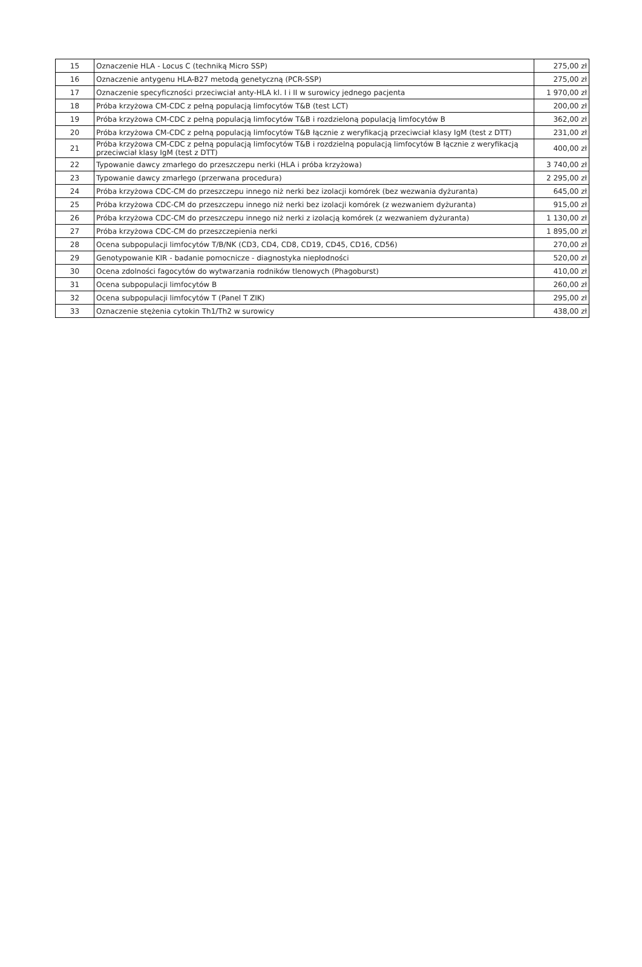| 15 | Oznaczenie HLA - Locus C (techniką Micro SSP) | 275,00 zł |
| 16 | Oznaczenie antygenu HLA-B27 metodą genetyczną (PCR-SSP) | 275,00 zł |
| 17 | Oznaczenie specyficzności przeciwciał anty-HLA kl. I i II w surowicy jednego pacjenta | 1 970,00 zł |
| 18 | Próba krzyżowa CM-CDC z pełną populacją limfocytów T&B (test LCT) | 200,00 zł |
| 19 | Próba krzyżowa CM-CDC z pełną populacją limfocytów T&B i rozdzieloną populacją limfocytów B | 362,00 zł |
| 20 | Próba krzyżowa CM-CDC z pełną populacją limfocytów T&B łącznie z weryfikacją przeciwciał klasy IgM (test z DTT) | 231,00 zł |
| 21 | Próba krzyżowa CM-CDC z pełną populacją limfocytów T&B i rozdzielną populacją limfocytów B łącznie z weryfikacją przeciwciał klasy IgM (test z DTT) | 400,00 zł |
| 22 | Typowanie dawcy zmarłego do przeszczepu nerki (HLA i próba krzyżowa) | 3 740,00 zł |
| 23 | Typowanie dawcy zmarłego (przerwana procedura) | 2 295,00 zł |
| 24 | Próba krzyżowa CDC-CM do przeszczepu innego niż nerki bez izolacji komórek (bez wezwania dyżuranta) | 645,00 zł |
| 25 | Próba krzyżowa CDC-CM do przeszczepu innego niż nerki bez izolacji komórek (z wezwaniem dyżuranta) | 915,00 zł |
| 26 | Próba krzyżowa CDC-CM do przeszczepu innego niż nerki z izolacją komórek (z wezwaniem dyżuranta) | 1 130,00 zł |
| 27 | Próba krzyżowa CDC-CM do przeszczepienia nerki | 1 895,00 zł |
| 28 | Ocena subpopulacji limfocytów T/B/NK (CD3, CD4, CD8, CD19, CD45, CD16, CD56) | 270,00 zł |
| 29 | Genotypowanie KIR - badanie pomocnicze - diagnostyka niepłodności | 520,00 zł |
| 30 | Ocena zdolności fagocytów do wytwarzania rodników tlenowych (Phagoburst) | 410,00 zł |
| 31 | Ocena subpopulacji limfocytów B | 260,00 zł |
| 32 | Ocena subpopulacji limfocytów T (Panel T ZIK) | 295,00 zł |
| 33 | Oznaczenie stężenia cytokin Th1/Th2 w surowicy | 438,00 zł |